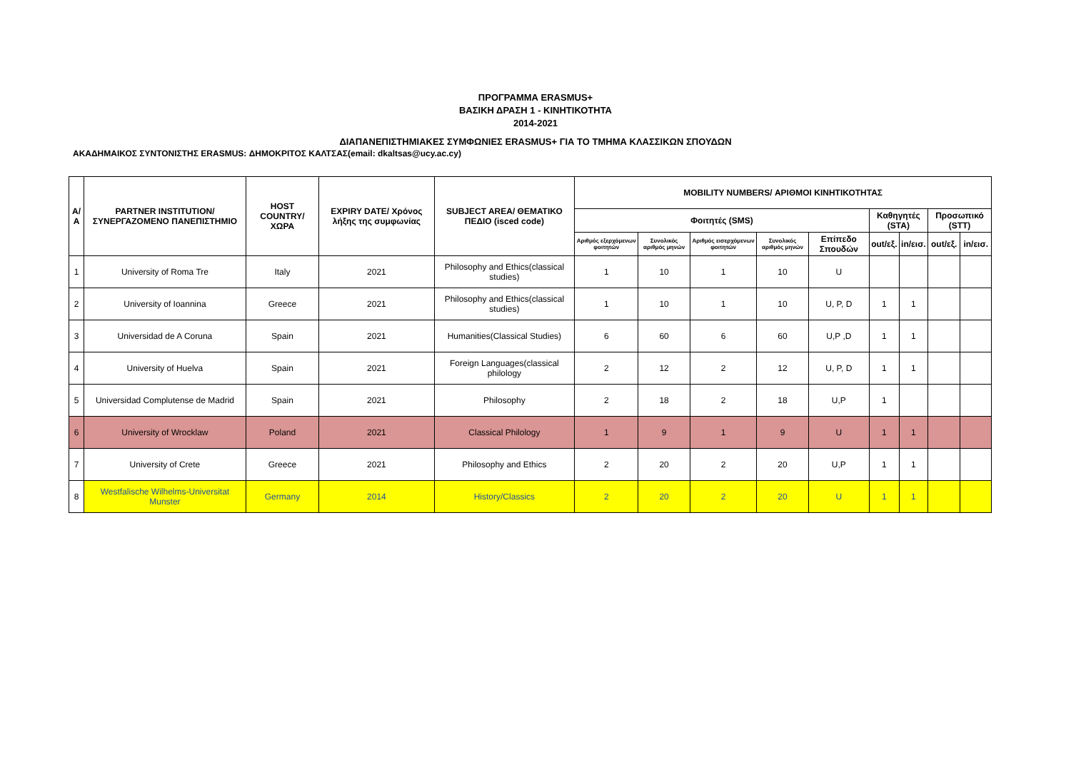ΠΡΟΓΡΑΜΜΑ ERASMUS+
ΒΑΣΙΚΗ ΔΡΑΣΗ 1 - ΚΙΝΗΤΙΚΟΤΗΤΑ
2014-2021
ΔΙΑΠΑΝΕΠΙΣΤΗΜΙΑΚΕΣ ΣΥΜΦΩΝΙΕΣ ERASMUS+ ΓΙΑ ΤΟ ΤΜΗΜΑ ΚΛΑΣΣΙΚΩΝ ΣΠΟΥΔΩΝ
ΑΚΑΔΗΜΑΙΚΟΣ ΣΥΝΤΟΝΙΣΤΗΣ ERASMUS: ΔΗΜΟΚΡΙΤΟΣ ΚΑΛΤΣΑΣ(email: dkaltsas@ucy.ac.cy)
| Α/Α | PARTNER INSTITUTION/ ΣΥΝΕΡΓΑΖΟΜΕΝΟ ΠΑΝΕΠΙΣΤΗΜΙΟ | HOST COUNTRY/ ΧΩΡΑ | EXPIRY DATE/ Χρόνος λήξης της συμφωνίας | SUBJECT AREA/ ΘΕΜΑΤΙΚΟ ΠΕΔΙΟ (isced code) | MOBILITY NUMBERS/ ΑΡΙΘΜΟΙ ΚΙΝΗΤΙΚΟΤΗΤΑΣ | | | | | | | | |
| --- | --- | --- | --- | --- | --- | --- | --- | --- | --- | --- | --- | --- | --- |
| | | | | | Φοιτητές (SMS) | | | | | Καθηγητές (STA) | | Προσωπικό (STT) | |
| | | | | | Αριθμός εξερχόμενων φοιτητών | Συνολικός αριθμός μηνών | Αριθμός εισερχόμενων φοιτητών | Συνολικός αριθμός μηνών | Επίπεδο Σπουδών | out/εξ. | in/εισ. | out/εξ. | in/εισ. |
| 1 | University of Roma Tre | Italy | 2021 | Philosophy and Ethics(classical studies) | 1 | 10 | 1 | 10 | U | | | | |
| 2 | University of Ioannina | Greece | 2021 | Philosophy and Ethics(classical studies) | 1 | 10 | 1 | 10 | U, P, D | 1 | 1 | | |
| 3 | Universidad de A Coruna | Spain | 2021 | Humanities(Classical Studies) | 6 | 60 | 6 | 60 | U,P ,D | 1 | 1 | | |
| 4 | University of Huelva | Spain | 2021 | Foreign Languages(classical philology | 2 | 12 | 2 | 12 | U, P, D | 1 | 1 | | |
| 5 | Universidad Complutense de Madrid | Spain | 2021 | Philosophy | 2 | 18 | 2 | 18 | U,P | 1 | | | |
| 6 | University of Wrocklaw | Poland | 2021 | Classical Philology | 1 | 9 | 1 | 9 | U | 1 | 1 | | |
| 7 | University of Crete | Greece | 2021 | Philosophy and Ethics | 2 | 20 | 2 | 20 | U,P | 1 | 1 | | |
| 8 | Westfalische Wilhelms-Universitat Munster | Germany | 2014 | History/Classics | 2 | 20 | 2 | 20 | U | 1 | 1 | | |